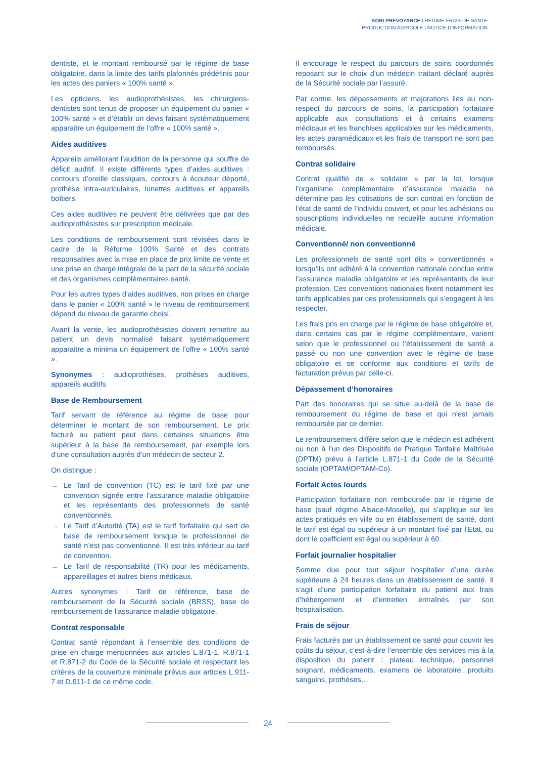AGRI PREVOYANCE I REGIME FRAIS DE SANTE
PRODUCTION AGRICOLE I NOTICE D’INFORMATION
dentiste, et le montant remboursé par le régime de base obligatoire, dans la limite des tarifs plafonnés prédéfinis pour les actes des paniers « 100% santé ».
Les opticiens, les audioprothésistes, les chirurgiens-dentistes sont tenus de proposer un équipement du panier « 100% santé » et d’établir un devis faisant systématiquement apparaitre un équipement de l’offre « 100% santé ».
Aides auditives
Appareils améliorant l’audition de la personne qui souffre de déficit auditif. Il existe différents types d’aides auditives : contours d’oreille classiques, contours à écouteur déporté, prothèse intra-auriculaires, lunettes auditives et appareils boîtiers.
Ces aides auditives ne peuvent être délivrées que par des audioprothésistes sur prescription médicale.
Les conditions de remboursement sont révisées dans le cadre de la Réforme 100% Santé et des contrats responsables avec la mise en place de prix limite de vente et une prise en charge intégrale de la part de la sécurité sociale et des organismes complémentaires santé.
Pour les autres types d’aides auditives, non prises en charge dans le panier « 100% santé » le niveau de remboursement dépend du niveau de garantie choisi.
Avant la vente, les audioprothésistes doivent remettre au patient un devis normalisé faisant systématiquement apparaitre a minima un équipement de l’offre « 100% santé ».
Synonymes : audioprothèses, prothèses auditives, appareils auditifs
Base de Remboursement
Tarif servant de référence au régime de base pour déterminer le montant de son remboursement. Le prix facturé au patient peut dans certaines situations être supérieur à la base de remboursement, par exemple lors d’une consultation auprès d’un médecin de secteur 2.
On distingue :
→ Le Tarif de convention (TC) est le tarif fixé par une convention signée entre l’assurance maladie obligatoire et les représentants des professionnels de santé conventionnés.
→ Le Tarif d’Autorité (TA) est le tarif forfaitaire qui sert de base de remboursement lorsque le professionnel de santé n’est pas conventionné. Il est très inférieur au tarif de convention.
→ Le Tarif de responsabilité (TR) pour les médicaments, appareillages et autres biens médicaux.
Autres synonymes : Tarif de référence, base de remboursement de la Sécurité sociale (BRSS), base de remboursement de l’assurance maladie obligatoire.
Contrat responsable
Contrat santé répondant à l’ensemble des conditions de prise en charge mentionnées aux articles L.871-1, R.871-1 et R.871-2 du Code de la Sécurité sociale et respectant les critères de la couverture minimale prévus aux articles L.911-7 et D.911-1 de ce même code.
Il encourage le respect du parcours de soins coordonnés reposant sur le choix d’un médecin traitant déclaré auprès de la Sécurité sociale par l’assuré.
Par contre, les dépassements et majorations liés au non-respect du parcours de soins, la participation forfaitaire applicable aux consultations et à certains examens médicaux et les franchises applicables sur les médicaments, les actes paramédicaux et les frais de transport ne sont pas remboursés.
Contrat solidaire
Contrat qualifié de « solidaire » par la loi, lorsque l’organisme complémentaire d’assurance maladie ne détermine pas les cotisations de son contrat en fonction de l’état de santé de l’individu couvert, et pour les adhésions ou souscriptions individuelles ne recueille aucune information médicale.
Conventionné/ non conventionné
Les professionnels de santé sont dits « conventionnés » lorsqu’ils ont adhéré à la convention nationale conclue entre l’assurance maladie obligatoire et les représentants de leur profession. Ces conventions nationales fixent notamment les tarifs applicables par ces professionnels qui s’engagent à les respecter.
Les frais pris en charge par le régime de base obligatoire et, dans certains cas par le régime complémentaire, varient selon que le professionnel ou l’établissement de santé a passé ou non une convention avec le régime de base obligatoire et se conforme aux conditions et tarifs de facturation prévus par celle-ci.
Dépassement d’honoraires
Part des honoraires qui se situe au-delà de la base de remboursement du régime de base et qui n’est jamais remboursée par ce dernier.
Le remboursement diffère selon que le médecin est adhérent ou non à l’un des Dispositifs de Pratique Tarifaire Maîtrisée (DPTM) prévu à l’article L.871-1 du Code de la Sécurité sociale (OPTAM/OPTAM-Co).
Forfait Actes lourds
Participation forfaitaire non remboursée par le régime de base (sauf régime Alsace-Moselle), qui s’applique sur les actes pratiqués en ville ou en établissement de santé, dont le tarif est égal ou supérieur à un montant fixé par l’Etat, ou dont le coefficient est égal ou supérieur à 60.
Forfait journalier hospitalier
Somme due pour tout séjour hospitalier d’une durée supérieure à 24 heures dans un établissement de santé. Il s’agit d’une participation forfaitaire du patient aux frais d’hébergement et d’entretien entraînés par son hospitalisation.
Frais de séjour
Frais facturés par un établissement de santé pour couvrir les coûts du séjour, c’est-à-dire l’ensemble des services mis à la disposition du patient : plateau technique, personnel soignant, médicaments, examens de laboratoire, produits sanguins, prothèses…
24